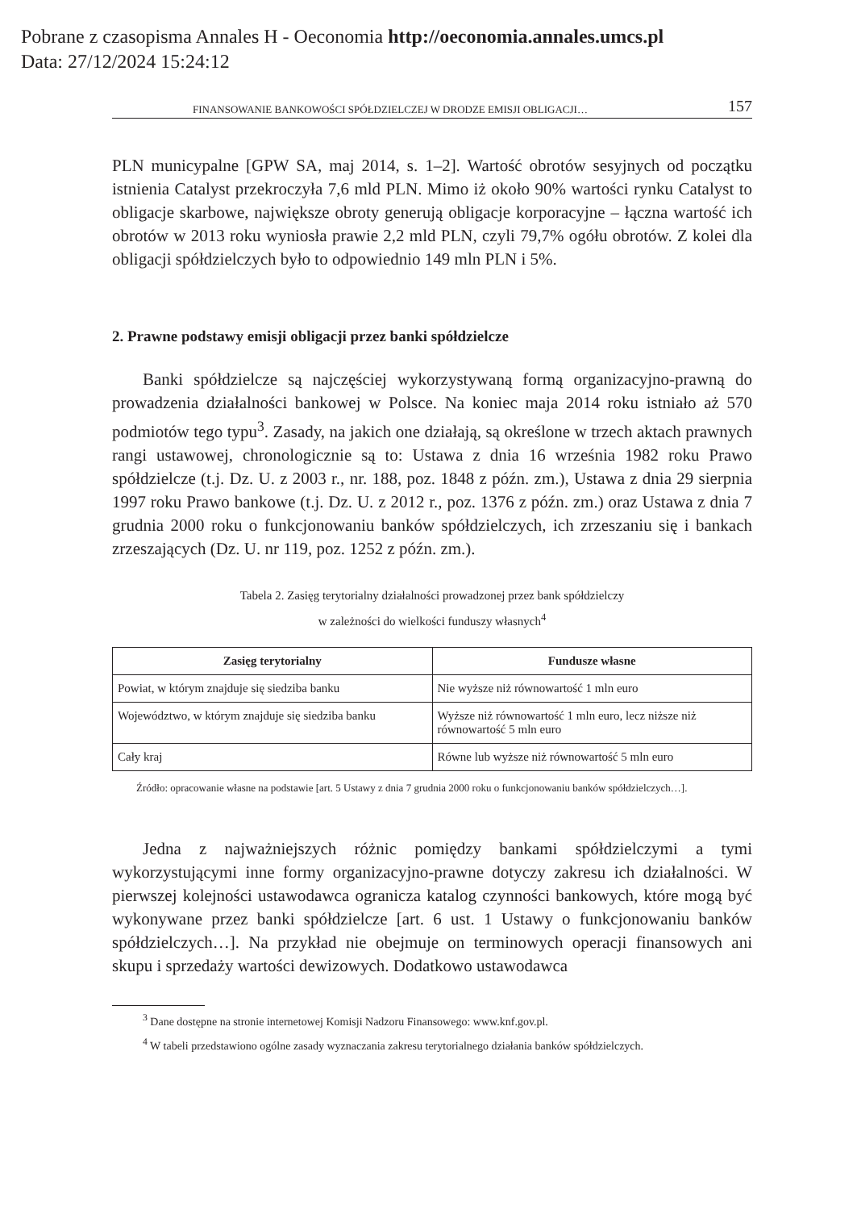Pobrane z czasopisma Annales H - Oeconomia http://oeconomia.annales.umcs.pl
Data: 27/12/2024 15:24:12
FINANSOWANIE BANKOWOŚCI SPÓŁDZIELCZEJ W DRODZE EMISJI OBLIGACJI… 157
PLN municypalne [GPW SA, maj 2014, s. 1–2]. Wartość obrotów sesyjnych od początku istnienia Catalyst przekroczyła 7,6 mld PLN. Mimo iż około 90% wartości rynku Catalyst to obligacje skarbowe, największe obroty generują obligacje korporacyjne – łączna wartość ich obrotów w 2013 roku wyniosła prawie 2,2 mld PLN, czyli 79,7% ogółu obrotów. Z kolei dla obligacji spółdzielczych było to odpowiednio 149 mln PLN i 5%.
2. Prawne podstawy emisji obligacji przez banki spółdzielcze
Banki spółdzielcze są najczęściej wykorzystywaną formą organizacyjno-prawną do prowadzenia działalności bankowej w Polsce. Na koniec maja 2014 roku istniało aż 570 podmiotów tego typu<sup>3</sup>. Zasady, na jakich one działają, są określone w trzech aktach prawnych rangi ustawowej, chronologicznie są to: Ustawa z dnia 16 września 1982 roku Prawo spółdzielcze (t.j. Dz. U. z 2003 r., nr. 188, poz. 1848 z późn. zm.), Ustawa z dnia 29 sierpnia 1997 roku Prawo bankowe (t.j. Dz. U. z 2012 r., poz. 1376 z późn. zm.) oraz Ustawa z dnia 7 grudnia 2000 roku o funkcjonowaniu banków spółdzielczych, ich zrzeszaniu się i bankach zrzeszających (Dz. U. nr 119, poz. 1252 z późn. zm.).
Tabela 2. Zasięg terytorialny działalności prowadzonej przez bank spółdzielczy
w zależności do wielkości funduszy własnych<sup>4</sup>
| Zasięg terytorialny | Fundusze własne |
| --- | --- |
| Powiat, w którym znajduje się siedziba banku | Nie wyższe niż równowartość 1 mln euro |
| Województwo, w którym znajduje się siedziba banku | Wyższe niż równowartość 1 mln euro, lecz niższe niż równowartość 5 mln euro |
| Cały kraj | Równe lub wyższe niż równowartość 5 mln euro |
Źródło: opracowanie własne na podstawie [art. 5 Ustawy z dnia 7 grudnia 2000 roku o funkcjonowaniu banków spółdzielczych…].
Jedna z najważniejszych różnic pomiędzy bankami spółdzielczymi a tymi wykorzystującymi inne formy organizacyjno-prawne dotyczy zakresu ich działalności. W pierwszej kolejności ustawodawca ogranicza katalog czynności bankowych, które mogą być wykonywane przez banki spółdzielcze [art. 6 ust. 1 Ustawy o funkcjonowaniu banków spółdzielczych…]. Na przykład nie obejmuje on terminowych operacji finansowych ani skupu i sprzedaży wartości dewizowych. Dodatkowo ustawodawca
<sup>3</sup> Dane dostępne na stronie internetowej Komisji Nadzoru Finansowego: www.knf.gov.pl.
<sup>4</sup> W tabeli przedstawiono ogólne zasady wyznaczania zakresu terytorialnego działania banków spółdzielczych.